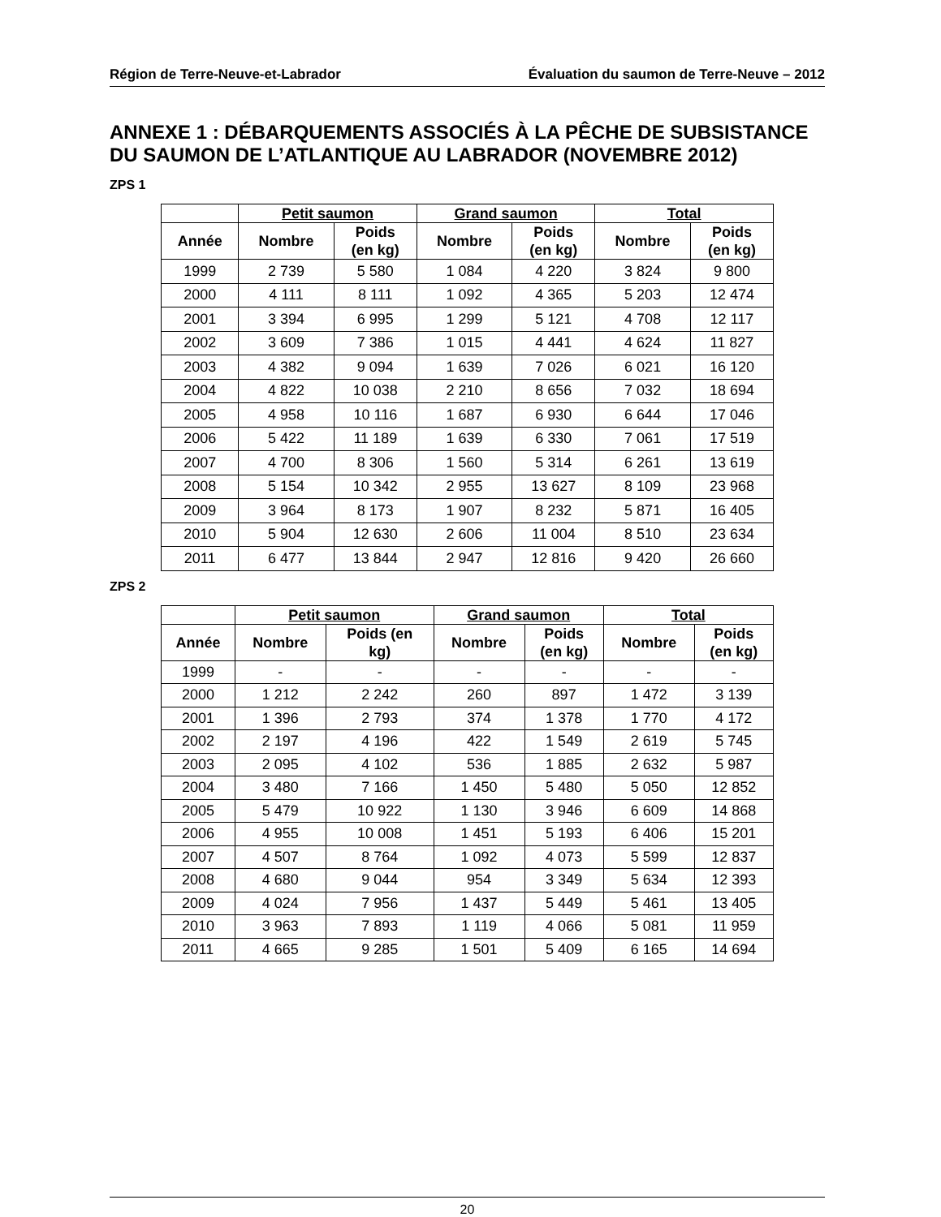Région de Terre-Neuve-et-Labrador Évaluation du saumon de Terre-Neuve – 2012
ANNEXE 1 : DÉBARQUEMENTS ASSOCIÉS À LA PÊCHE DE SUBSISTANCE DU SAUMON DE L’ATLANTIQUE AU LABRADOR (NOVEMBRE 2012)
ZPS 1
| | Petit saumon | | Grand saumon | | Total | |
| --- | --- | --- | --- | --- | --- | --- |
| Année | Nombre | Poids (en kg) | Nombre | Poids (en kg) | Nombre | Poids (en kg) |
| 1999 | 2 739 | 5 580 | 1 084 | 4 220 | 3 824 | 9 800 |
| 2000 | 4 111 | 8 111 | 1 092 | 4 365 | 5 203 | 12 474 |
| 2001 | 3 394 | 6 995 | 1 299 | 5 121 | 4 708 | 12 117 |
| 2002 | 3 609 | 7 386 | 1 015 | 4 441 | 4 624 | 11 827 |
| 2003 | 4 382 | 9 094 | 1 639 | 7 026 | 6 021 | 16 120 |
| 2004 | 4 822 | 10 038 | 2 210 | 8 656 | 7 032 | 18 694 |
| 2005 | 4 958 | 10 116 | 1 687 | 6 930 | 6 644 | 17 046 |
| 2006 | 5 422 | 11 189 | 1 639 | 6 330 | 7 061 | 17 519 |
| 2007 | 4 700 | 8 306 | 1 560 | 5 314 | 6 261 | 13 619 |
| 2008 | 5 154 | 10 342 | 2 955 | 13 627 | 8 109 | 23 968 |
| 2009 | 3 964 | 8 173 | 1 907 | 8 232 | 5 871 | 16 405 |
| 2010 | 5 904 | 12 630 | 2 606 | 11 004 | 8 510 | 23 634 |
| 2011 | 6 477 | 13 844 | 2 947 | 12 816 | 9 420 | 26 660 |
ZPS 2
| | Petit saumon | | Grand saumon | | Total | |
| --- | --- | --- | --- | --- | --- | --- |
| Année | Nombre | Poids (en kg) | Nombre | Poids (en kg) | Nombre | Poids (en kg) |
| 1999 | - | - | - | - | - | - |
| 2000 | 1 212 | 2 242 | 260 | 897 | 1 472 | 3 139 |
| 2001 | 1 396 | 2 793 | 374 | 1 378 | 1 770 | 4 172 |
| 2002 | 2 197 | 4 196 | 422 | 1 549 | 2 619 | 5 745 |
| 2003 | 2 095 | 4 102 | 536 | 1 885 | 2 632 | 5 987 |
| 2004 | 3 480 | 7 166 | 1 450 | 5 480 | 5 050 | 12 852 |
| 2005 | 5 479 | 10 922 | 1 130 | 3 946 | 6 609 | 14 868 |
| 2006 | 4 955 | 10 008 | 1 451 | 5 193 | 6 406 | 15 201 |
| 2007 | 4 507 | 8 764 | 1 092 | 4 073 | 5 599 | 12 837 |
| 2008 | 4 680 | 9 044 | 954 | 3 349 | 5 634 | 12 393 |
| 2009 | 4 024 | 7 956 | 1 437 | 5 449 | 5 461 | 13 405 |
| 2010 | 3 963 | 7 893 | 1 119 | 4 066 | 5 081 | 11 959 |
| 2011 | 4 665 | 9 285 | 1 501 | 5 409 | 6 165 | 14 694 |
20